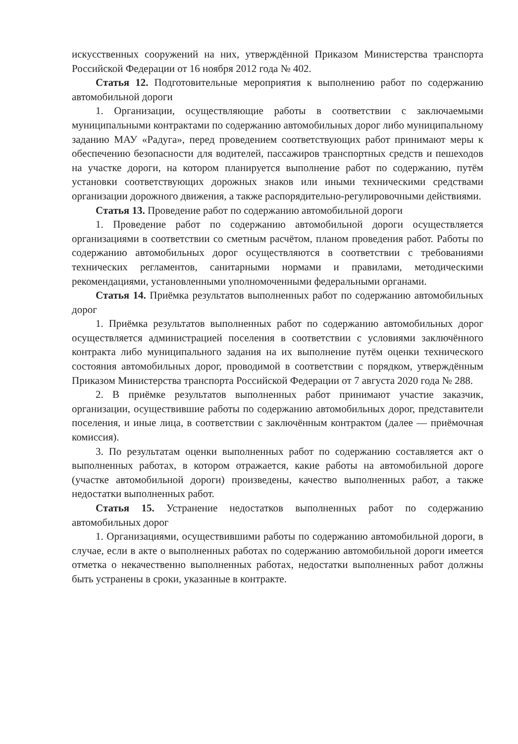искусственных сооружений на них, утверждённой Приказом Министерства транспорта Российской Федерации от 16 ноября 2012 года № 402.
Статья 12. Подготовительные мероприятия к выполнению работ по содержанию автомобильной дороги
1. Организации, осуществляющие работы в соответствии с заключаемыми муниципальными контрактами по содержанию автомобильных дорог либо муниципальному заданию МАУ «Радуга», перед проведением соответствующих работ принимают меры к обеспечению безопасности для водителей, пассажиров транспортных средств и пешеходов на участке дороги, на котором планируется выполнение работ по содержанию, путём установки соответствующих дорожных знаков или иными техническими средствами организации дорожного движения, а также распорядительно-регулировочными действиями.
Статья 13. Проведение работ по содержанию автомобильной дороги
1. Проведение работ по содержанию автомобильной дороги осуществляется организациями в соответствии со сметным расчётом, планом проведения работ. Работы по содержанию автомобильных дорог осуществляются в соответствии с требованиями технических регламентов, санитарными нормами и правилами, методическими рекомендациями, установленными уполномоченными федеральными органами.
Статья 14. Приёмка результатов выполненных работ по содержанию автомобильных дорог
1. Приёмка результатов выполненных работ по содержанию автомобильных дорог осуществляется администрацией поселения в соответствии с условиями заключённого контракта либо муниципального задания на их выполнение путём оценки технического состояния автомобильных дорог, проводимой в соответствии с порядком, утверждённым Приказом Министерства транспорта Российской Федерации от 7 августа 2020 года № 288.
2. В приёмке результатов выполненных работ принимают участие заказчик, организации, осуществившие работы по содержанию автомобильных дорог, представители поселения, и иные лица, в соответствии с заключённым контрактом (далее — приёмочная комиссия).
3. По результатам оценки выполненных работ по содержанию составляется акт о выполненных работах, в котором отражается, какие работы на автомобильной дороге (участке автомобильной дороги) произведены, качество выполненных работ, а также недостатки выполненных работ.
Статья 15. Устранение недостатков выполненных работ по содержанию автомобильных дорог
1. Организациями, осуществившими работы по содержанию автомобильной дороги, в случае, если в акте о выполненных работах по содержанию автомобильной дороги имеется отметка о некачественно выполненных работах, недостатки выполненных работ должны быть устранены в сроки, указанные в контракте.